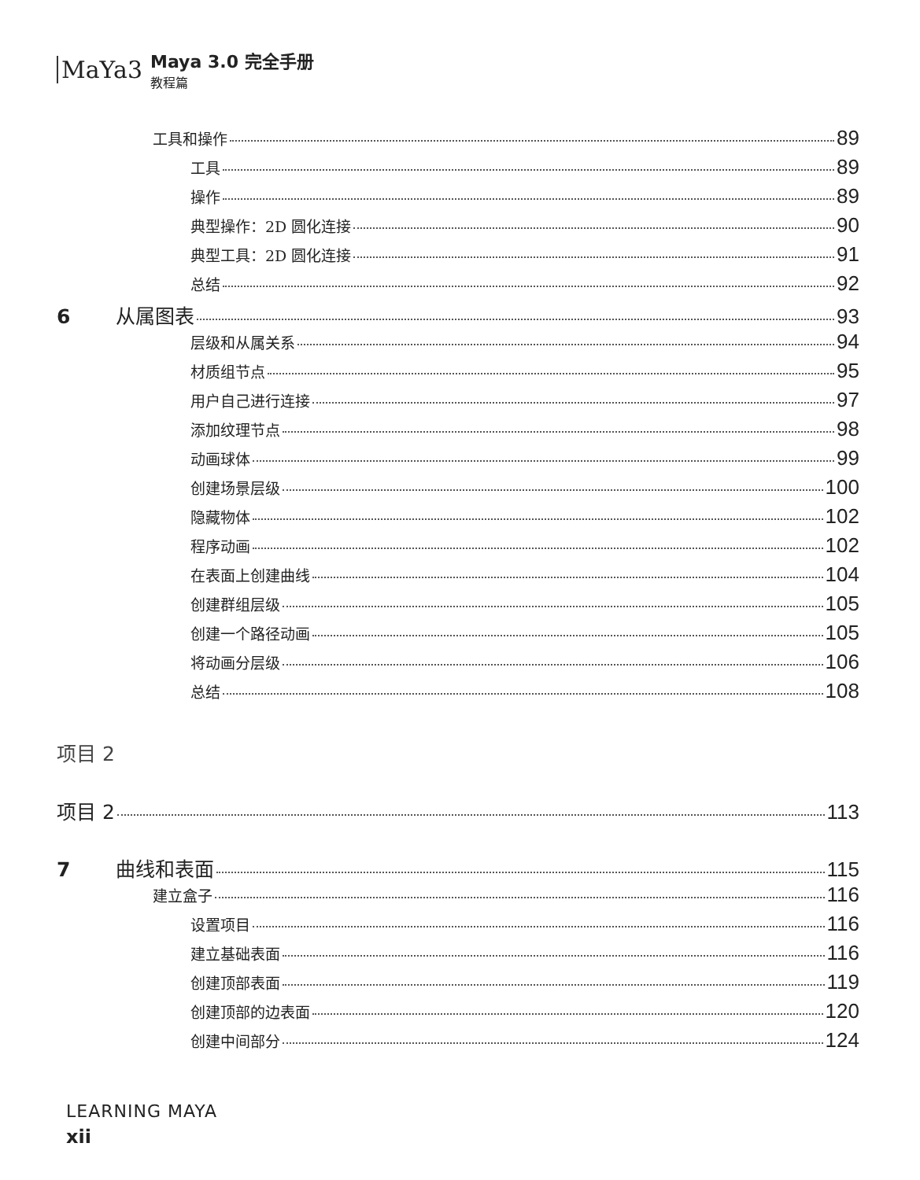MaYa3
Maya 3.0 完全手册
教程篇
工具和操作 89
工具 89
操作 89
典型操作：2D 圆化连接 90
典型工具：2D 圆化连接 91
总结 92
6 从属图表 93
层级和从属关系 94
材质组节点 95
用户自己进行连接 97
添加纹理节点 98
动画球体 99
创建场景层级 100
隐藏物体 102
程序动画 102
在表面上创建曲线 104
创建群组层级 105
创建一个路径动画 105
将动画分层级 106
总结 108
项目 2
项目 2 113
7 曲线和表面 115
建立盒子 116
设置项目 116
建立基础表面 116
创建顶部表面 119
创建顶部的边表面 120
创建中间部分 124
LEARNING MAYA
xii